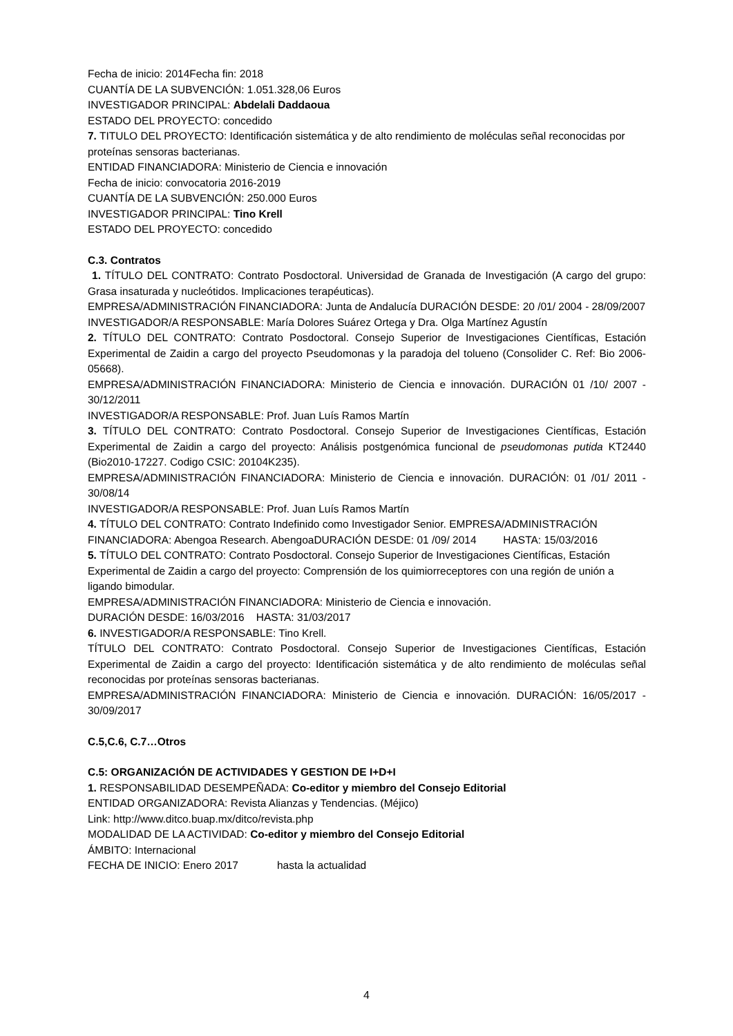Fecha de inicio: 2014Fecha fin: 2018
CUANTÍA DE LA SUBVENCIÓN: 1.051.328,06 Euros
INVESTIGADOR PRINCIPAL: Abdelali Daddaoua
ESTADO DEL PROYECTO: concedido
7. TITULO DEL PROYECTO: Identificación sistemática y de alto rendimiento de moléculas señal reconocidas por proteínas sensoras bacterianas.
ENTIDAD FINANCIADORA: Ministerio de Ciencia e innovación
Fecha de inicio: convocatoria 2016-2019
CUANTÍA DE LA SUBVENCIÓN: 250.000 Euros
INVESTIGADOR PRINCIPAL: Tino Krell
ESTADO DEL PROYECTO: concedido
C.3. Contratos
1. TÍTULO DEL CONTRATO: Contrato Posdoctoral. Universidad de Granada de Investigación (A cargo del grupo: Grasa insaturada y nucleótidos. Implicaciones terapéuticas).
EMPRESA/ADMINISTRACIÓN FINANCIADORA: Junta de Andalucía DURACIÓN DESDE: 20 /01/ 2004 - 28/09/2007
INVESTIGADOR/A RESPONSABLE: María Dolores Suárez Ortega y Dra. Olga Martínez Agustín
2. TÍTULO DEL CONTRATO: Contrato Posdoctoral. Consejo Superior de Investigaciones Científicas, Estación Experimental de Zaidin a cargo del proyecto Pseudomonas y la paradoja del tolueno (Consolider C. Ref: Bio 2006-05668).
EMPRESA/ADMINISTRACIÓN FINANCIADORA: Ministerio de Ciencia e innovación. DURACIÓN 01 /10/ 2007 - 30/12/2011
INVESTIGADOR/A RESPONSABLE: Prof. Juan Luís Ramos Martín
3. TÍTULO DEL CONTRATO: Contrato Posdoctoral. Consejo Superior de Investigaciones Científicas, Estación Experimental de Zaidin a cargo del proyecto: Análisis postgenómica funcional de pseudomonas putida KT2440 (Bio2010-17227. Codigo CSIC: 20104K235).
EMPRESA/ADMINISTRACIÓN FINANCIADORA: Ministerio de Ciencia e innovación. DURACIÓN: 01 /01/ 2011 - 30/08/14
INVESTIGADOR/A RESPONSABLE: Prof. Juan Luís Ramos Martín
4. TÍTULO DEL CONTRATO: Contrato Indefinido como Investigador Senior. EMPRESA/ADMINISTRACIÓN FINANCIADORA: Abengoa Research. AbengoaDURACIÓN DESDE: 01 /09/ 2014 HASTA: 15/03/2016
5. TÍTULO DEL CONTRATO: Contrato Posdoctoral. Consejo Superior de Investigaciones Científicas, Estación Experimental de Zaidin a cargo del proyecto: Comprensión de los quimiorreceptores con una región de unión a ligando bimodular.
EMPRESA/ADMINISTRACIÓN FINANCIADORA: Ministerio de Ciencia e innovación.
DURACIÓN DESDE: 16/03/2016 HASTA: 31/03/2017
6. INVESTIGADOR/A RESPONSABLE: Tino Krell.
TÍTULO DEL CONTRATO: Contrato Posdoctoral. Consejo Superior de Investigaciones Científicas, Estación Experimental de Zaidin a cargo del proyecto: Identificación sistemática y de alto rendimiento de moléculas señal reconocidas por proteínas sensoras bacterianas.
EMPRESA/ADMINISTRACIÓN FINANCIADORA: Ministerio de Ciencia e innovación. DURACIÓN: 16/05/2017 - 30/09/2017
C.5,C.6, C.7…Otros
C.5: ORGANIZACIÓN DE ACTIVIDADES Y GESTION DE I+D+I
1. RESPONSABILIDAD DESEMPEÑADA: Co-editor y miembro del Consejo Editorial
ENTIDAD ORGANIZADORA: Revista Alianzas y Tendencias. (Méjico)
Link: http://www.ditco.buap.mx/ditco/revista.php
MODALIDAD DE LA ACTIVIDAD: Co-editor y miembro del Consejo Editorial
ÁMBITO: Internacional
FECHA DE INICIO: Enero 2017 hasta la actualidad
4